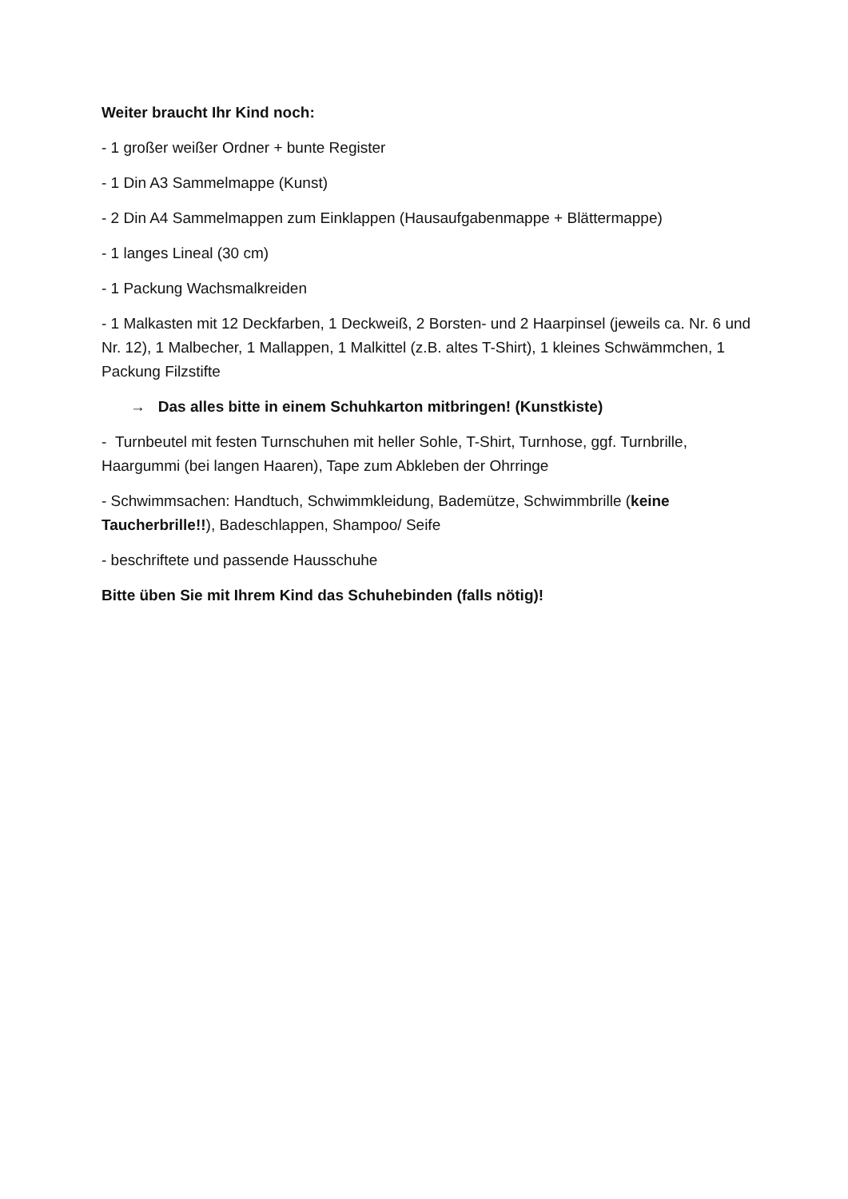Weiter braucht Ihr Kind noch:
- 1 großer weißer Ordner + bunte Register
- 1 Din A3 Sammelmappe (Kunst)
- 2 Din A4 Sammelmappen zum Einklappen (Hausaufgabenmappe + Blättermappe)
- 1 langes Lineal (30 cm)
- 1 Packung Wachsmalkreiden
- 1 Malkasten mit 12 Deckfarben, 1 Deckweiß, 2 Borsten- und 2 Haarpinsel (jeweils ca. Nr. 6 und Nr. 12), 1 Malbecher, 1 Mallappen, 1 Malkittel (z.B. altes T-Shirt), 1 kleines Schwämmchen, 1 Packung Filzstifte
→ Das alles bitte in einem Schuhkarton mitbringen! (Kunstkiste)
- Turnbeutel mit festen Turnschuhen mit heller Sohle, T-Shirt, Turnhose, ggf. Turnbrille, Haargummi (bei langen Haaren), Tape zum Abkleben der Ohrringe
- Schwimmsachen: Handtuch, Schwimmkleidung, Bademütze, Schwimmbrille (keine Taucherbrille!!), Badeschlappen, Shampoo/ Seife
- beschriftete und passende Hausschuhe
Bitte üben Sie mit Ihrem Kind das Schuhebinden (falls nötig)!